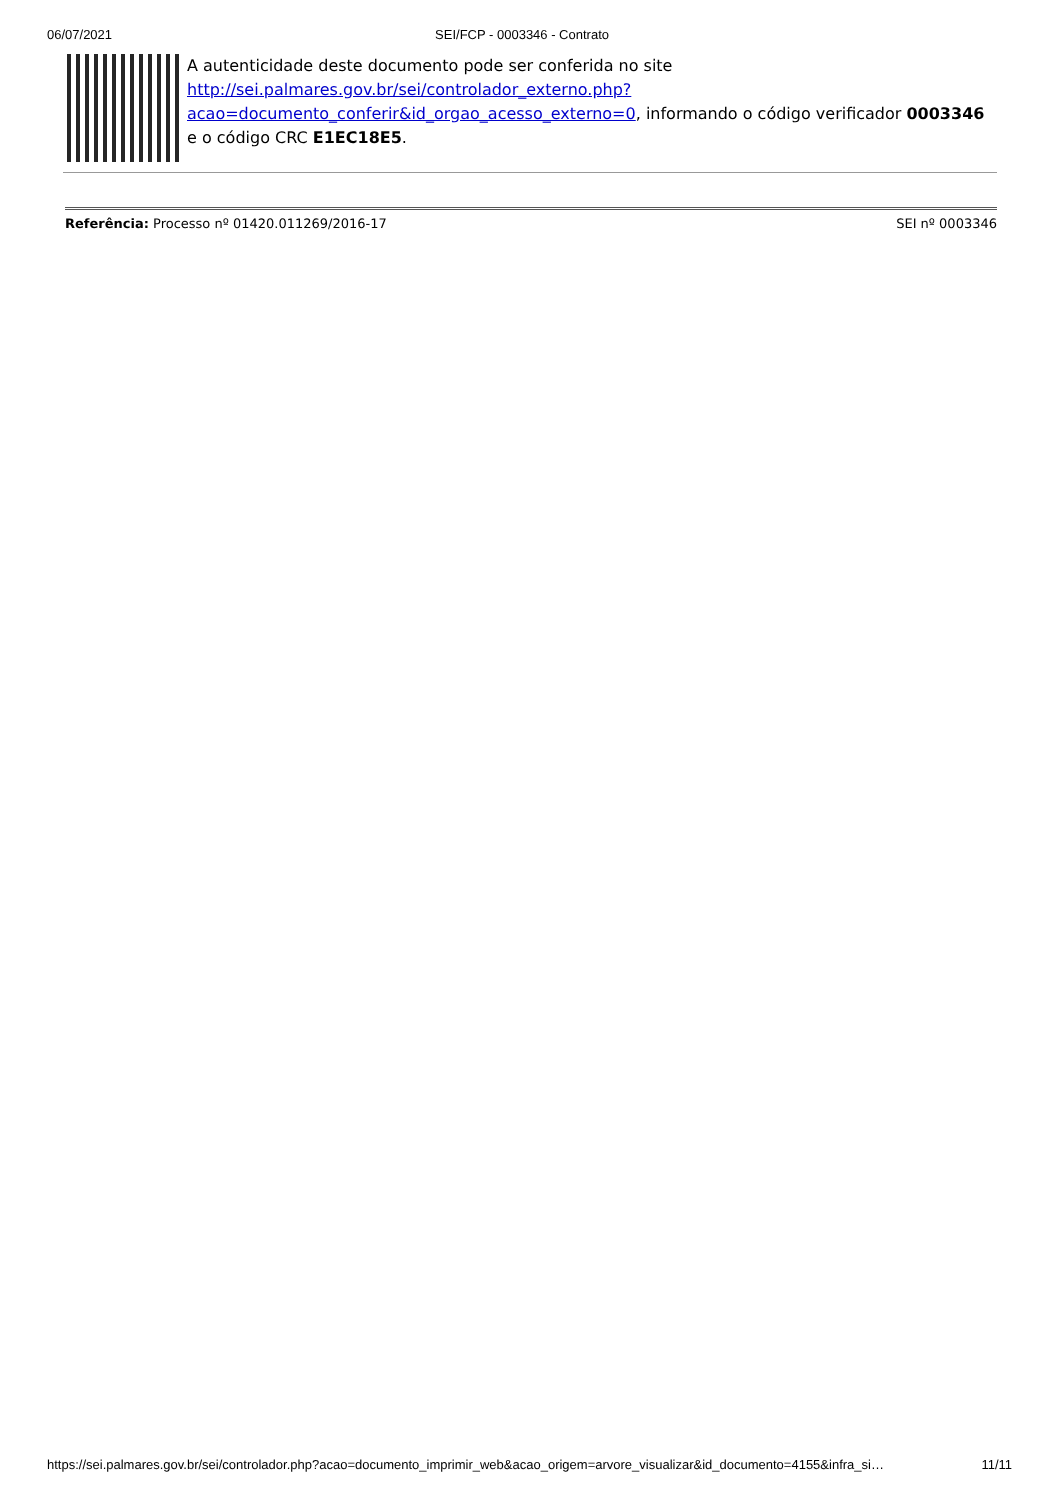06/07/2021 SEI/FCP - 0003346 - Contrato
A autenticidade deste documento pode ser conferida no site http://sei.palmares.gov.br/sei/controlador_externo.php?
acao=documento_conferir&id_orgao_acesso_externo=0, informando o código verificador 0003346 e o código CRC E1EC18E5.
Referência: Processo nº 01420.011269/2016-17 SEI nº 0003346
https://sei.palmares.gov.br/sei/controlador.php?acao=documento_imprimir_web&acao_origem=arvore_visualizar&id_documento=4155&infra_si… 11/11